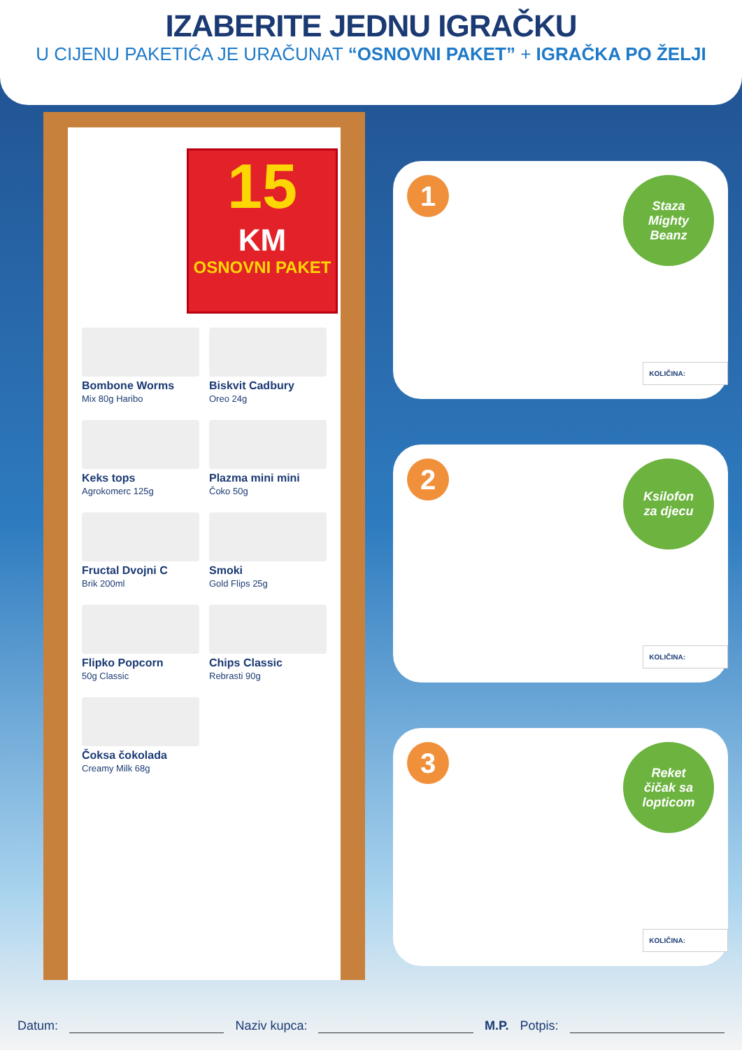IZABERITE JEDNU IGRAČKU
U CIJENU PAKETIĆA JE URAČUNAT “OSNOVNI PAKET” + IGRAČKA PO ŽELJI
15
KM
OSNOVNI PAKET
Bombone Worms
Mix 80g Haribo
Biskvit Cadbury
Oreo 24g
Keks tops
Agrokomerc 125g
Plazma mini mini
Čoko 50g
Fructal Dvojni C
Brik 200ml
Smoki
Gold Flips 25g
Flipko Popcorn
50g Classic
Chips Classic
Rebrasti 90g
Čoksa čokolada
Creamy Milk 68g
1
Staza
Mighty
Beanz
KOLIČINA:
2
Ksilofon
za djecu
KOLIČINA:
3
Reket
čičak sa
lopticom
KOLIČINA:
Datum: Naziv kupca: M.P. Potpis: